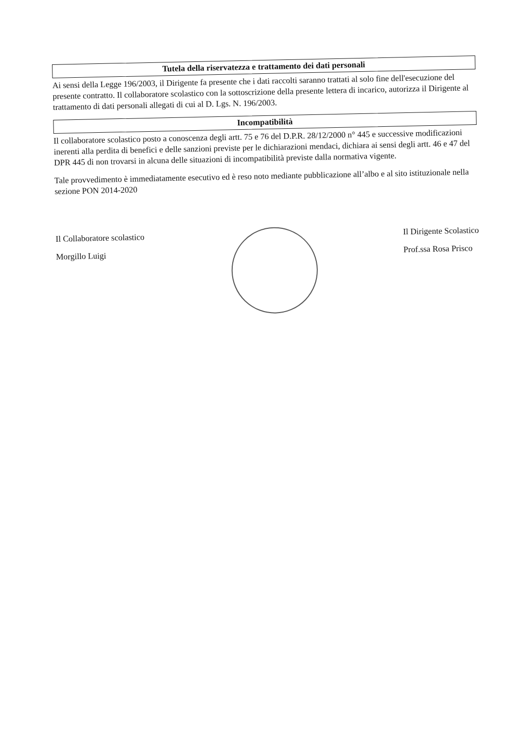Tutela della riservatezza e trattamento dei dati personali
Ai sensi della Legge 196/2003, il Dirigente fa presente che i dati raccolti saranno trattati al solo fine dell'esecuzione del presente contratto. Il collaboratore scolastico con la sottoscrizione della presente lettera di incarico, autorizza il Dirigente al trattamento di dati personali allegati di cui al D. Lgs. N. 196/2003.
Incompatibilità
Il collaboratore scolastico posto a conoscenza degli artt. 75 e 76 del D.P.R. 28/12/2000 n° 445 e successive modificazioni inerenti alla perdita di benefici e delle sanzioni previste per le dichiarazioni mendaci, dichiara ai sensi degli artt. 46 e 47 del DPR 445 di non trovarsi in alcuna delle situazioni di incompatibilità previste dalla normativa vigente.
Tale provvedimento è immediatamente esecutivo ed è reso noto mediante pubblicazione all’albo e al sito istituzionale nella sezione PON 2014-2020
Il Collaboratore scolastico
Morgillo Luigi
Il Dirigente Scolastico
Prof.ssa Rosa Prisco